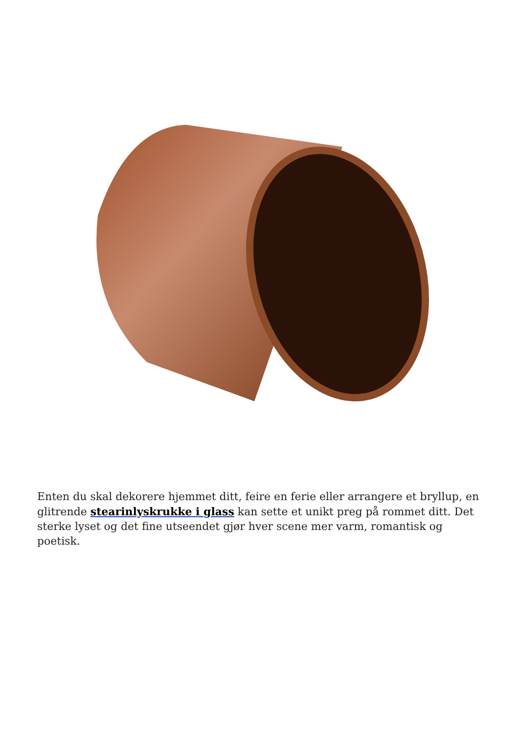Enten du skal dekorere hjemmet ditt, feire en ferie eller arrangere et bryllup, en glitrende stearinlyskrukke i glass kan sette et unikt preg på rommet ditt. Det sterke lyset og det fine utseendet gjør hver scene mer varm, romantisk og poetisk.